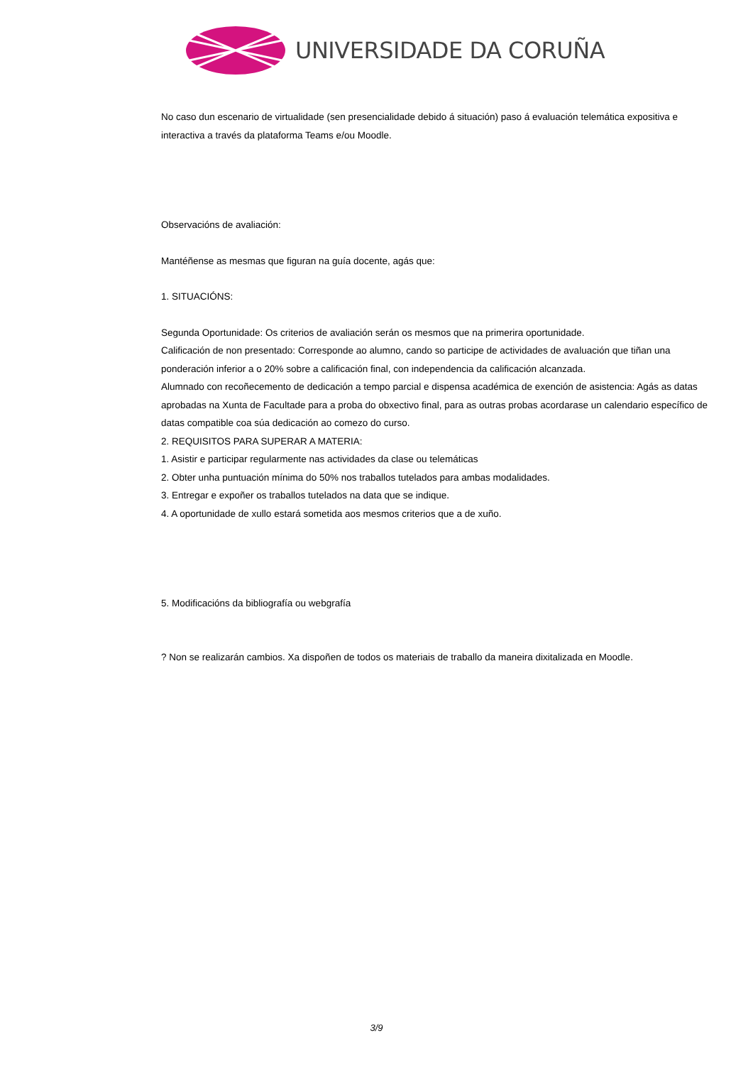UNIVERSIDADE DA CORUÑA
No caso dun escenario de virtualidade (sen presencialidade debido á situación) paso á evaluación telemática expositiva e interactiva a través da plataforma Teams e/ou Moodle.
Observacións de avaliación:
Mantéñense as mesmas que figuran na guía docente, agás que:
1. SITUACIÓNS:
Segunda Oportunidade: Os criterios de avaliación serán os mesmos que na primerira oportunidade.
Calificación de non presentado: Corresponde ao alumno, cando so participe de actividades de avaluación que tiñan una ponderación inferior a o 20% sobre a calificación final, con independencia da calificación alcanzada.
Alumnado con recoñecemento de dedicación a tempo parcial e dispensa académica de exención de asistencia: Agás as datas aprobadas na Xunta de Facultade para a proba do obxectivo final, para as outras probas acordarase un calendario específico de datas compatible coa súa dedicación ao comezo do curso.
2. REQUISITOS PARA SUPERAR A MATERIA:
1. Asistir e participar regularmente nas actividades da clase ou telemáticas
2. Obter unha puntuación mínima do 50% nos traballos tutelados para ambas modalidades.
3. Entregar e expoñer os traballos tutelados na data que se indique.
4. A oportunidade de xullo estará sometida aos mesmos criterios que a de xuño.
5. Modificacións da bibliografía ou webgrafía
? Non se realizarán cambios. Xa dispoñen de todos os materiais de traballo da maneira dixitalizada en Moodle.
3/9